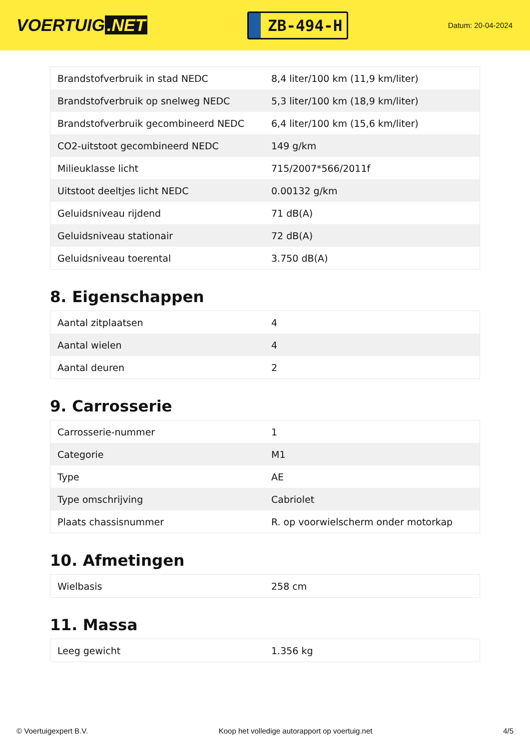VOERTUIG.NET
ZB-494-H
Datum: 20-04-2024
| Brandstofverbruik in stad NEDC | 8,4 liter/100 km (11,9 km/liter) |
| Brandstofverbruik op snelweg NEDC | 5,3 liter/100 km (18,9 km/liter) |
| Brandstofverbruik gecombineerd NEDC | 6,4 liter/100 km (15,6 km/liter) |
| CO2-uitstoot gecombineerd NEDC | 149 g/km |
| Milieuklasse licht | 715/2007*566/2011f |
| Uitstoot deeltjes licht NEDC | 0.00132 g/km |
| Geluidsniveau rijdend | 71 dB(A) |
| Geluidsniveau stationair | 72 dB(A) |
| Geluidsniveau toerental | 3.750 dB(A) |
8. Eigenschappen
| Aantal zitplaatsen | 4 |
| Aantal wielen | 4 |
| Aantal deuren | 2 |
9. Carrosserie
| Carrosserie-nummer | 1 |
| Categorie | M1 |
| Type | AE |
| Type omschrijving | Cabriolet |
| Plaats chassisnummer | R. op voorwielscherm onder motorkap |
10. Afmetingen
| Wielbasis | 258 cm |
11. Massa
| Leeg gewicht | 1.356 kg |
© Voertuigexpert B.V. Koop het volledige autorapport op voertuig.net 4/5